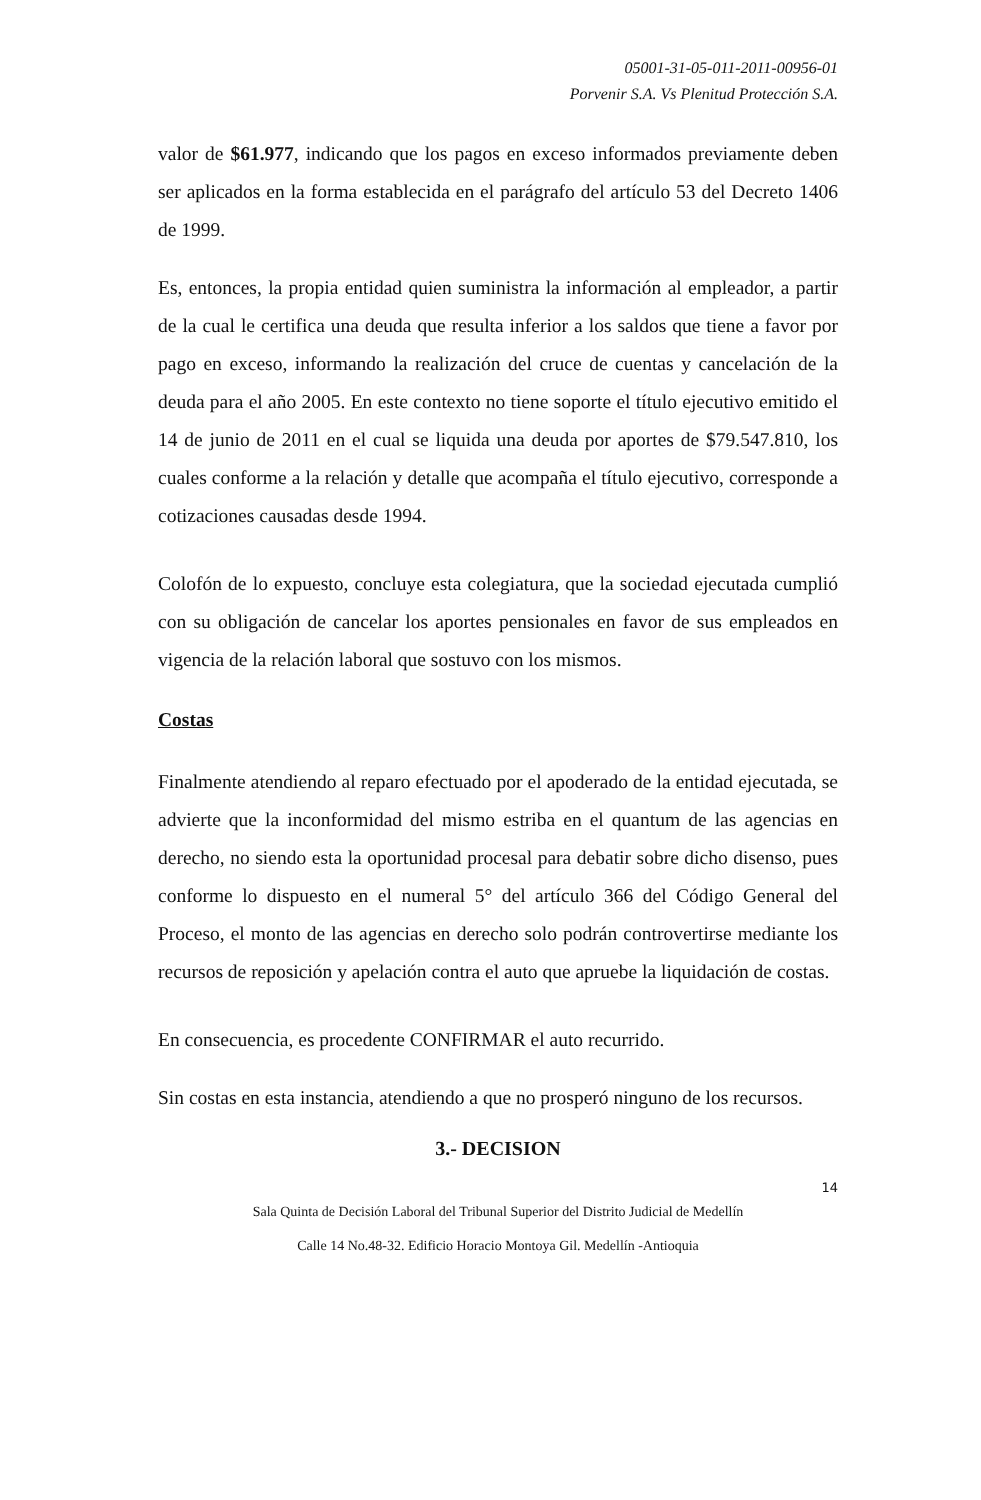05001-31-05-011-2011-00956-01
Porvenir S.A. Vs Plenitud Protección S.A.
valor de $61.977, indicando que los pagos en exceso informados previamente deben ser aplicados en la forma establecida en el parágrafo del artículo 53 del Decreto 1406 de 1999.
Es, entonces, la propia entidad quien suministra la información al empleador, a partir de la cual le certifica una deuda que resulta inferior a los saldos que tiene a favor por pago en exceso, informando la realización del cruce de cuentas y cancelación de la deuda para el año 2005. En este contexto no tiene soporte el título ejecutivo emitido el 14 de junio de 2011 en el cual se liquida una deuda por aportes de $79.547.810, los cuales conforme a la relación y detalle que acompaña el título ejecutivo, corresponde a cotizaciones causadas desde 1994.
Colofón de lo expuesto, concluye esta colegiatura, que la sociedad ejecutada cumplió con su obligación de cancelar los aportes pensionales en favor de sus empleados en vigencia de la relación laboral que sostuvo con los mismos.
Costas
Finalmente atendiendo al reparo efectuado por el apoderado de la entidad ejecutada, se advierte que la inconformidad del mismo estriba en el quantum de las agencias en derecho, no siendo esta la oportunidad procesal para debatir sobre dicho disenso, pues conforme lo dispuesto en el numeral 5° del artículo 366 del Código General del Proceso, el monto de las agencias en derecho solo podrán controvertirse mediante los recursos de reposición y apelación contra el auto que apruebe la liquidación de costas.
En consecuencia, es procedente CONFIRMAR el auto recurrido.
Sin costas en esta instancia, atendiendo a que no prosperó ninguno de los recursos.
3.- DECISION
14
Sala Quinta de Decisión Laboral del Tribunal Superior del Distrito Judicial de Medellín
Calle 14 No.48-32. Edificio Horacio Montoya Gil. Medellín -Antioquia